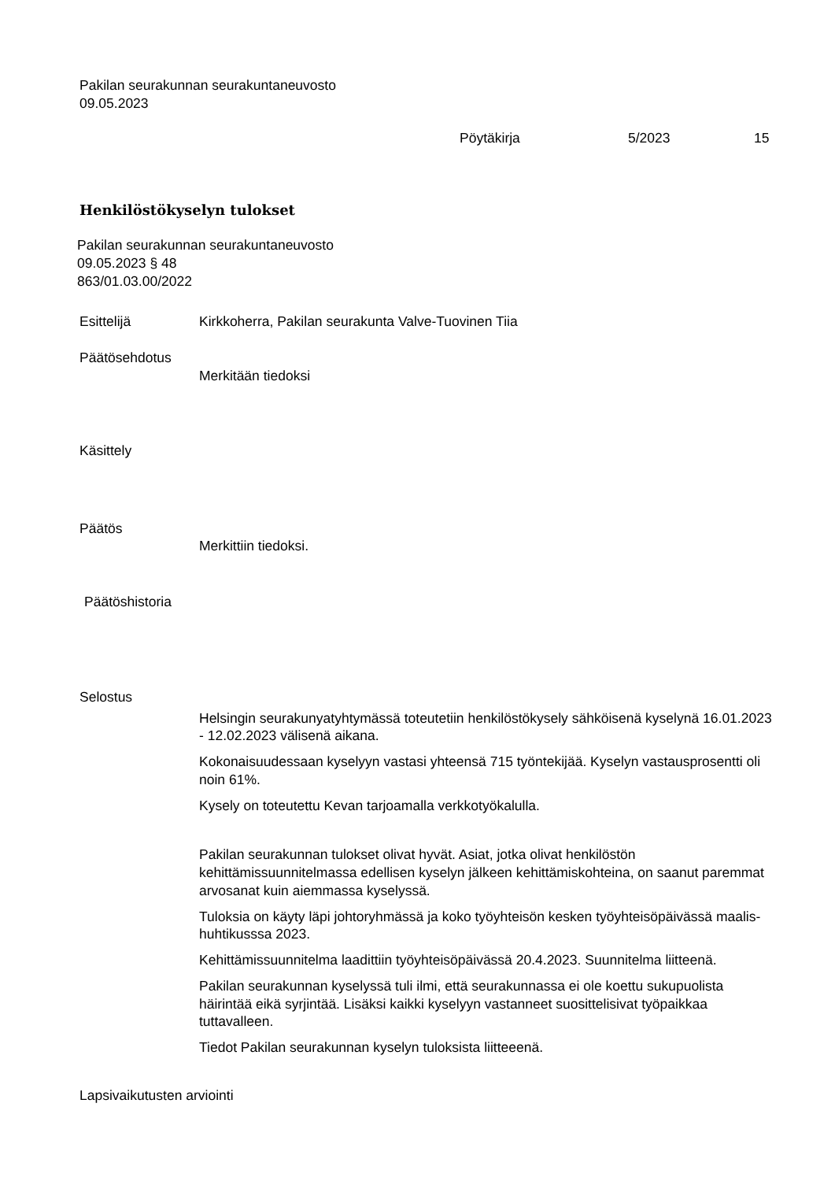Pakilan seurakunnan seurakuntaneuvosto
09.05.2023
Pöytäkirja 5/2023 15
Henkilöstökyselyn tulokset
Pakilan seurakunnan seurakuntaneuvosto
09.05.2023 § 48
863/01.03.00/2022
Esittelijä Kirkkoherra, Pakilan seurakunta Valve-Tuovinen Tiia
Päätösehdotus
Merkitään tiedoksi
Käsittely
Päätös
Merkittiin tiedoksi.
Päätöshistoria
Selostus
Helsingin seurakunyatyhtymässä toteutetiin henkilöstökysely sähköisenä kyselynä 16.01.2023 - 12.02.2023 välisenä aikana.
Kokonaisuudessaan kyselyyn vastasi yhteensä 715 työntekijää. Kyselyn vastausprosentti oli noin 61%.
Kysely on toteutettu Kevan tarjoamalla verkkotyökalulla.
Pakilan seurakunnan tulokset olivat hyvät. Asiat, jotka olivat henkilöstön kehittämissuunnitelmassa edellisen kyselyn jälkeen kehittämiskohteina, on saanut paremmat arvosanat kuin aiemmassa kyselyssä.
Tuloksia on käyty läpi johtoryhmässä ja koko työyhteisön kesken työyhteisöpäivässä maalis-huhtikusssa 2023.
Kehittämissuunnitelma laadittiin työyhteisöpäivässä 20.4.2023. Suunnitelma liitteenä.
Pakilan seurakunnan kyselyssä tuli ilmi, että seurakunnassa ei ole koettu sukupuolista häirintää eikä syrjintää. Lisäksi kaikki kyselyyn vastanneet suosittelisivat työpaikkaa tuttavalleen.
Tiedot Pakilan seurakunnan kyselyn tuloksista liitteeenä.
Lapsivaikutusten arviointi